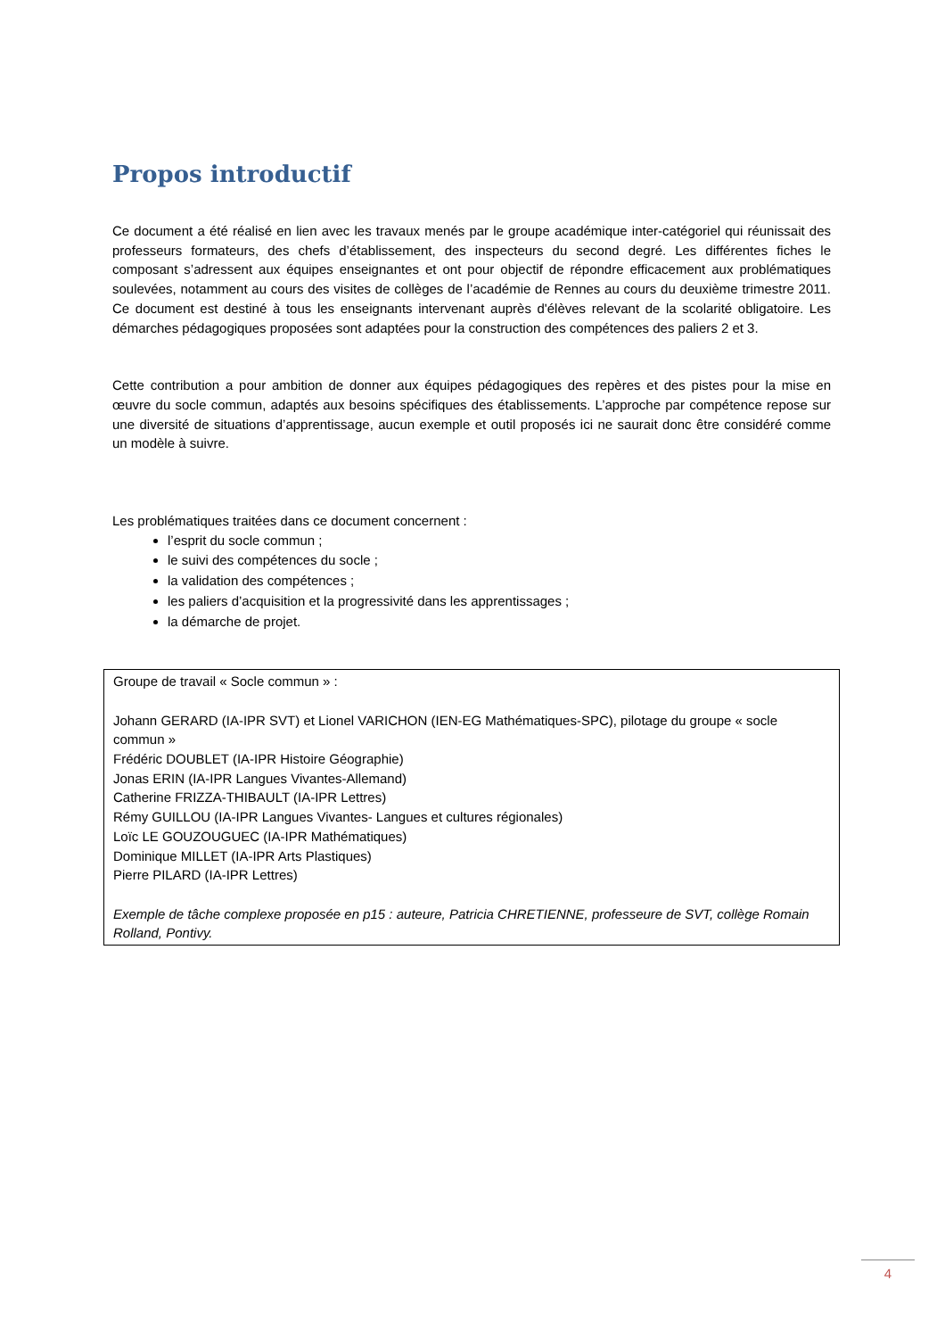Propos introductif
Ce document a été réalisé en lien avec les travaux menés par le groupe académique inter-catégoriel qui réunissait des professeurs formateurs, des chefs d’établissement, des inspecteurs du second degré. Les différentes fiches le composant s’adressent aux équipes enseignantes et ont pour objectif de répondre efficacement aux problématiques soulevées, notamment au cours des visites de collèges de l’académie de Rennes au cours du deuxième trimestre 2011. Ce document est destiné à tous les enseignants intervenant auprès d'élèves relevant de la scolarité obligatoire. Les démarches pédagogiques proposées sont adaptées pour la construction des compétences des paliers 2 et 3.
Cette contribution a pour ambition de donner aux équipes pédagogiques des repères et des pistes pour la mise en œuvre du socle commun, adaptés aux besoins spécifiques des établissements. L’approche par compétence repose sur une diversité de situations d’apprentissage, aucun exemple et outil proposés ici ne saurait donc être considéré comme un modèle à suivre.
Les problématiques traitées dans ce document concernent :
l’esprit du socle commun ;
le suivi des compétences du socle ;
la validation des compétences ;
les paliers d’acquisition et la progressivité dans les apprentissages ;
la démarche de projet.
Groupe de travail « Socle commun » :
Johann GERARD (IA-IPR SVT) et Lionel VARICHON (IEN-EG Mathématiques-SPC), pilotage du groupe « socle commun »
Frédéric DOUBLET (IA-IPR Histoire Géographie)
Jonas ERIN (IA-IPR Langues Vivantes-Allemand)
Catherine FRIZZA-THIBAULT (IA-IPR Lettres)
Rémy GUILLOU (IA-IPR Langues Vivantes- Langues et cultures régionales)
Loïc LE GOUZOUGUEC (IA-IPR Mathématiques)
Dominique MILLET (IA-IPR Arts Plastiques)
Pierre PILARD (IA-IPR Lettres)
Exemple de tâche complexe proposée en p15 : auteure, Patricia CHRETIENNE, professeure de SVT, collège Romain Rolland, Pontivy.
4